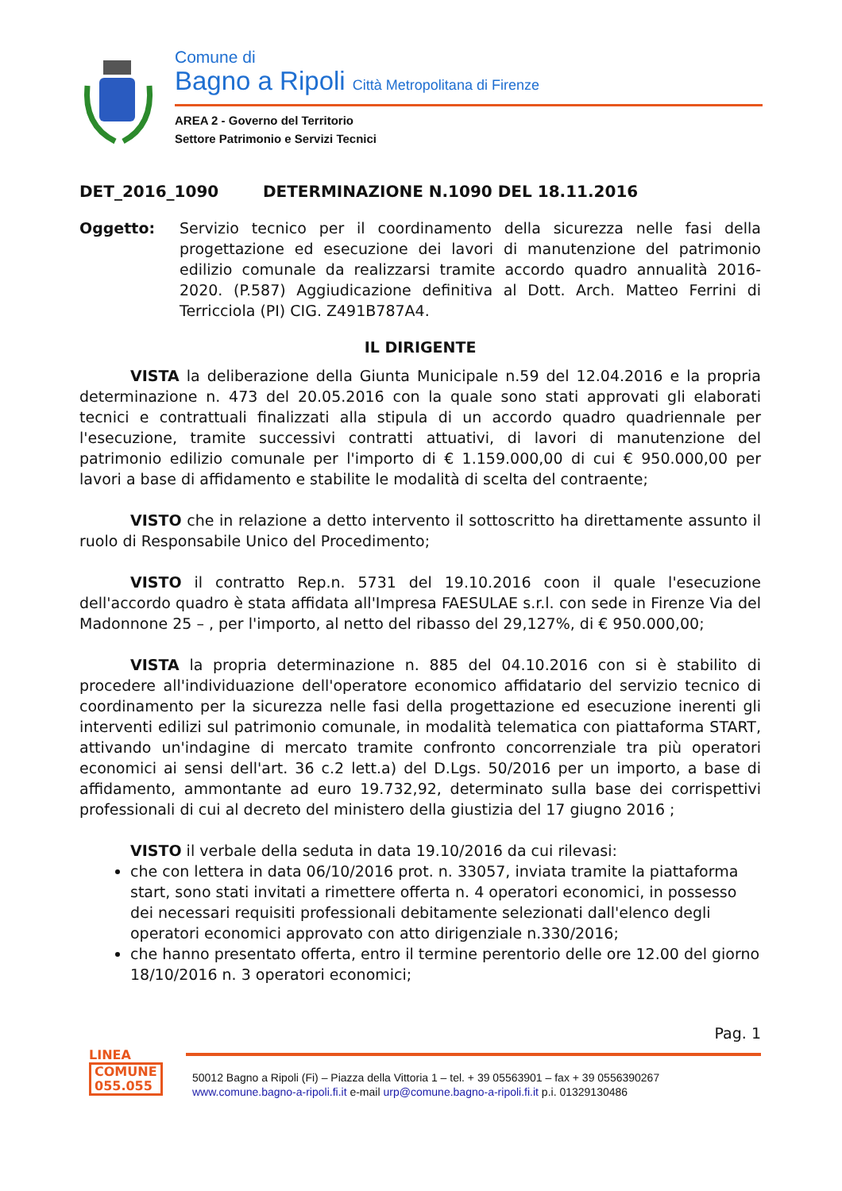Comune di
Bagno a Ripoli Città Metropolitana di Firenze
AREA 2 - Governo del Territorio
Settore Patrimonio e Servizi Tecnici
DET_2016_1090 DETERMINAZIONE N.1090 DEL 18.11.2016
Oggetto: Servizio tecnico per il coordinamento della sicurezza nelle fasi della progettazione ed esecuzione dei lavori di manutenzione del patrimonio edilizio comunale da realizzarsi tramite accordo quadro annualità 2016-2020. (P.587) Aggiudicazione definitiva al Dott. Arch. Matteo Ferrini di Terricciola (PI) CIG. Z491B787A4.
IL DIRIGENTE
VISTA la deliberazione della Giunta Municipale n.59 del 12.04.2016 e la propria determinazione n. 473 del 20.05.2016 con la quale sono stati approvati gli elaborati tecnici e contrattuali finalizzati alla stipula di un accordo quadro quadriennale per l'esecuzione, tramite successivi contratti attuativi, di lavori di manutenzione del patrimonio edilizio comunale per l'importo di € 1.159.000,00 di cui € 950.000,00 per lavori a base di affidamento e stabilite le modalità di scelta del contraente;
VISTO che in relazione a detto intervento il sottoscritto ha direttamente assunto il ruolo di Responsabile Unico del Procedimento;
VISTO il contratto Rep.n. 5731 del 19.10.2016 coon il quale l'esecuzione dell'accordo quadro è stata affidata all'Impresa FAESULAE s.r.l. con sede in Firenze Via del Madonnone 25 – , per l'importo, al netto del ribasso del 29,127%, di € 950.000,00;
VISTA la propria determinazione n. 885 del 04.10.2016 con si è stabilito di procedere all'individuazione dell'operatore economico affidatario del servizio tecnico di coordinamento per la sicurezza nelle fasi della progettazione ed esecuzione inerenti gli interventi edilizi sul patrimonio comunale, in modalità telematica con piattaforma START, attivando un'indagine di mercato tramite confronto concorrenziale tra più operatori economici ai sensi dell'art. 36 c.2 lett.a) del D.Lgs. 50/2016 per un importo, a base di affidamento, ammontante ad euro 19.732,92, determinato sulla base dei corrispettivi professionali di cui al decreto del ministero della giustizia del 17 giugno 2016 ;
VISTO il verbale della seduta in data 19.10/2016 da cui rilevasi:
che con lettera in data 06/10/2016 prot. n. 33057, inviata tramite la piattaforma start, sono stati invitati a rimettere offerta n. 4 operatori economici, in possesso dei necessari requisiti professionali debitamente selezionati dall'elenco degli operatori economici approvato con atto dirigenziale n.330/2016;
che hanno presentato offerta, entro il termine perentorio delle ore 12.00 del giorno 18/10/2016 n. 3 operatori economici;
Pag. 1
LINEA
COMUNE
055.055
50012 Bagno a Ripoli (Fi) – Piazza della Vittoria 1 – tel. + 39 05563901 – fax + 39 0556390267
www.comune.bagno-a-ripoli.fi.it e-mail urp@comune.bagno-a-ripoli.fi.it p.i. 01329130486